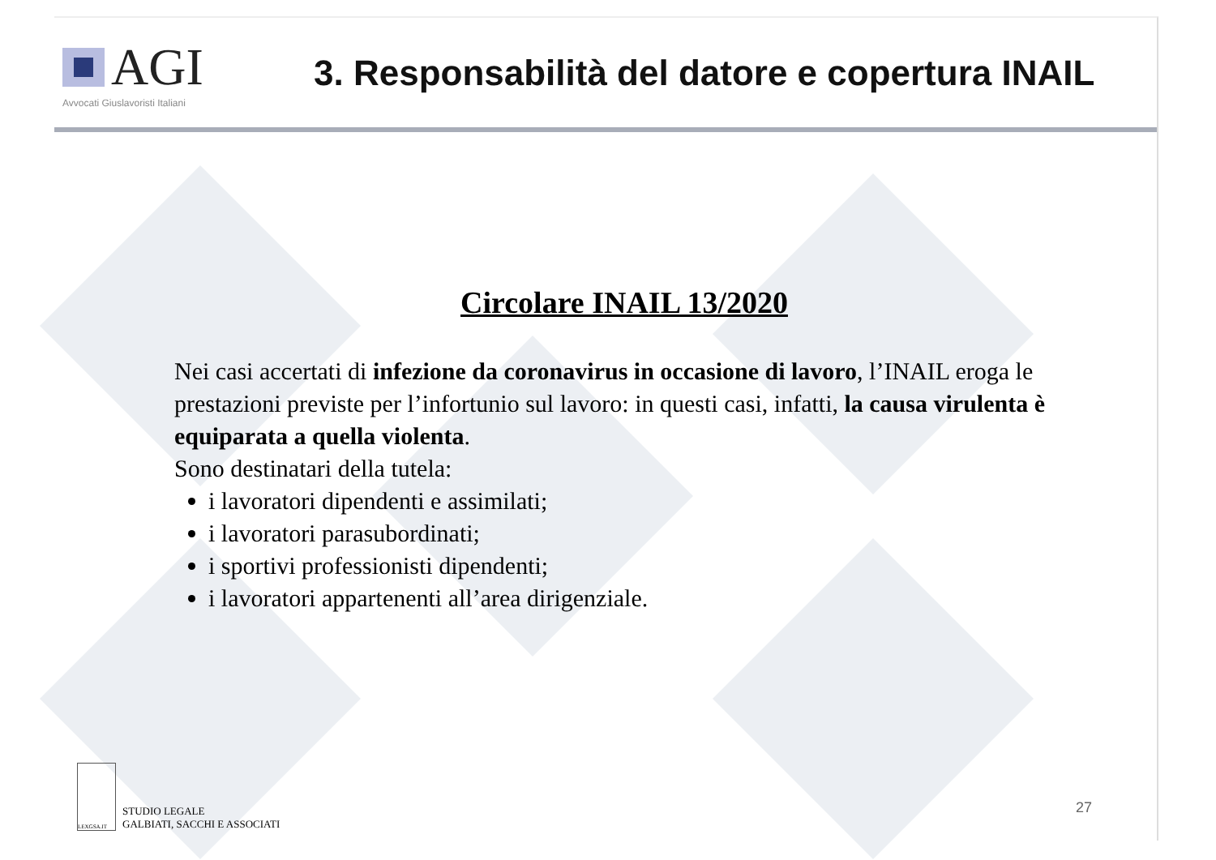AGI
Avvocati Giuslavoristi Italiani
3. Responsabilità del datore e copertura INAIL
Circolare INAIL 13/2020
Nei casi accertati di infezione da coronavirus in occasione di lavoro, l’INAIL eroga le prestazioni previste per l’infortunio sul lavoro: in questi casi, infatti, la causa virulenta è equiparata a quella violenta.
Sono destinatari della tutela:
i lavoratori dipendenti e assimilati;
i lavoratori parasubordinati;
i sportivi professionisti dipendenti;
i lavoratori appartenenti all’area dirigenziale.
LEXGSA.IT
STUDIO LEGALE
GALBIATI, SACCHI E ASSOCIATI
27